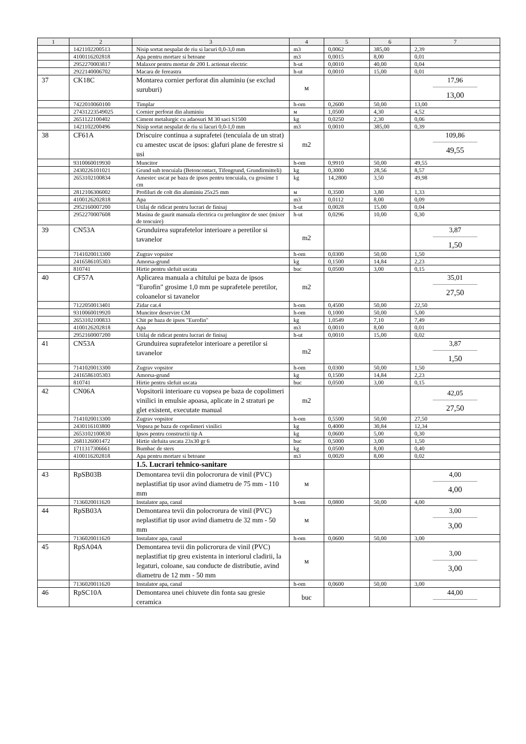| 1 | 2 | 3 | 4 | 5 | 6 | 7 |
| --- | --- | --- | --- | --- | --- | --- |
| | 1421102200513 | Nisip sortat nespalat de riu si lacuri 0,0-3,0 mm | m3 | 0,0062 | 385,00 | 2,39 |
| | 4100116202818 | Apa pentru mortare si betoane | m3 | 0,0015 | 8,00 | 0,01 |
| | 2952270003817 | Malaxor pentru mortar de 200 L actionat electric | h-ut | 0,0010 | 40,00 | 0,04 |
| | 2922140006702 | Macara de fereastra | h-ut | 0,0010 | 15,00 | 0,01 |
| 37 | CK18C | Montarea cornier perforat din aluminiu (se exclud suruburi) | м | | | 17,96 13,00 |
| | 7422010060100 | Timplar | h-om | 0,2600 | 50,00 | 13,00 |
| | 27431223549025 | Cornier perforat din aluminiu | м | 1,0500 | 4,30 | 4,52 |
| | 2651122100402 | Ciment metalurgic cu adaosuri M 30 saci S1500 | kg | 0,0250 | 2,30 | 0,06 |
| | 1421102200496 | Nisip sortat nespalat de riu si lacuri 0,0-1,0 mm | m3 | 0,0010 | 385,00 | 0,39 |
| 38 | CF61A | Driscuire continua a suprafetei (tencuiala de un strat) cu amestec uscat de ipsos: glafuri plane de ferestre si usi | m2 | | | 109,86 49,55 |
| | 9310060019930 | Muncitor | h-om | 0,9910 | 50,00 | 49,55 |
| | 2430226101021 | Grund sub tencuiala (Betoncontact, Tifengrund, Grundirmitteli) | kg | 0,3000 | 28,56 | 8,57 |
| | 2653102100834 | Amestec uscat pe baza de ipsos pentru tencuiala, cu grosime 1 cm | kg | 14,2800 | 3,50 | 49,98 |
| | 2812106306002 | Profiluri de colt din aluminiu 25x25 mm | м | 0,3500 | 3,80 | 1,33 |
| | 4100126202818 | Apa | m3 | 0,0112 | 8,00 | 0,09 |
| | 2952160007200 | Utilaj de ridicat pentru lucrari de finisaj | h-ut | 0,0028 | 15,00 | 0,04 |
| | 2952270007608 | Masina de gaurit manuala electrica cu prelungitor de snec (mixer de tencuire) | h-ut | 0,0296 | 10,00 | 0,30 |
| 39 | CN53A | Grunduirea suprafetelor interioare a peretilor si tavanelor | m2 | | | 3,87 1,50 |
| | 7141020013300 | Zugrav vopsitor | h-om | 0,0300 | 50,00 | 1,50 |
| | 2416586105303 | Amorsa-grund | kg | 0,1500 | 14,84 | 2,23 |
| | 810741 | Hirtie pentru slefuit uscata | buc | 0,0500 | 3,00 | 0,15 |
| 40 | CF57A | Aplicarea manuala a chitului pe baza de ipsos "Eurofin" grosime 1,0 mm pe suprafetele peretilor, coloanelor si tavanelor | m2 | | | 35,01 27,50 |
| | 7122050013401 | Zidar cat.4 | h-om | 0,4500 | 50,00 | 22,50 |
| | 9310060019920 | Muncitor deservire CM | h-om | 0,1000 | 50,00 | 5,00 |
| | 2653102100833 | Chit pe baza de ipsos "Eurofin" | kg | 1,0549 | 7,10 | 7,49 |
| | 4100126202818 | Apa | m3 | 0,0010 | 8,00 | 0,01 |
| | 2952160007200 | Utilaj de ridicat pentru lucrari de finisaj | h-ut | 0,0010 | 15,00 | 0,02 |
| 41 | CN53A | Grunduirea suprafetelor interioare a peretilor si tavanelor | m2 | | | 3,87 1,50 |
| | 7141020013300 | Zugrav vopsitor | h-om | 0,0300 | 50,00 | 1,50 |
| | 2416586105303 | Amorsa-grund | kg | 0,1500 | 14,84 | 2,23 |
| | 810741 | Hirtie pentru slefuit uscata | buc | 0,0500 | 3,00 | 0,15 |
| 42 | CN06A | Vopsitorii interioare cu vopsea pe baza de copolimeri vinilici in emulsie apoasa, aplicate in 2 straturi pe glet existent, executate manual | m2 | | | 42,05 27,50 |
| | 7141020013300 | Zugrav vopsitor | h-om | 0,5500 | 50,00 | 27,50 |
| | 2430116103800 | Vopsea pe baza de copolimeri vinilici | kg | 0,4000 | 30,84 | 12,34 |
| | 2653102100830 | Ipsos pentru constructii tip A | kg | 0,0600 | 5,00 | 0,30 |
| | 2681126001472 | Hirtie slefuita uscata 23x30 gr 6 | buc | 0,5000 | 3,00 | 1,50 |
| | 1711317306661 | Bumbac de sters | kg | 0,0500 | 8,00 | 0,40 |
| | 4100116202818 | Apa pentru mortare si betoane | m3 | 0,0020 | 8,00 | 0,02 |
| | | 1.5. Lucrari tehnico-sanitare | | | | |
| 43 | RpSB03B | Demontarea tevii din polocrorura de vinil (PVC) neplastifiat tip usor avind diametru de 75 mm - 110 mm | м | | | 4,00 4,00 |
| | 7136020011620 | Instalator apa, canal | h-om | 0,0800 | 50,00 | 4,00 |
| 44 | RpSB03A | Demontarea tevii din polocrorura de vinil (PVC) neplastifiat tip usor avind diametru de 32 mm - 50 mm | м | | | 3,00 3,00 |
| | 7136020011620 | Instalator apa, canal | h-om | 0,0600 | 50,00 | 3,00 |
| 45 | RpSA04A | Demontarea tevii din policrorura de vinil (PVC) neplastifiat tip greu existenta in interiorul cladirii, la legaturi, coloane, sau conducte de distributie, avind diametru de 12 mm - 50 mm | м | | | 3,00 3,00 |
| | 7136020011620 | Instalator apa, canal | h-om | 0,0600 | 50,00 | 3,00 |
| 46 | RpSC10A | Demontarea unei chiuvete din fonta sau gresie ceramica | buc | | | 44,00 |